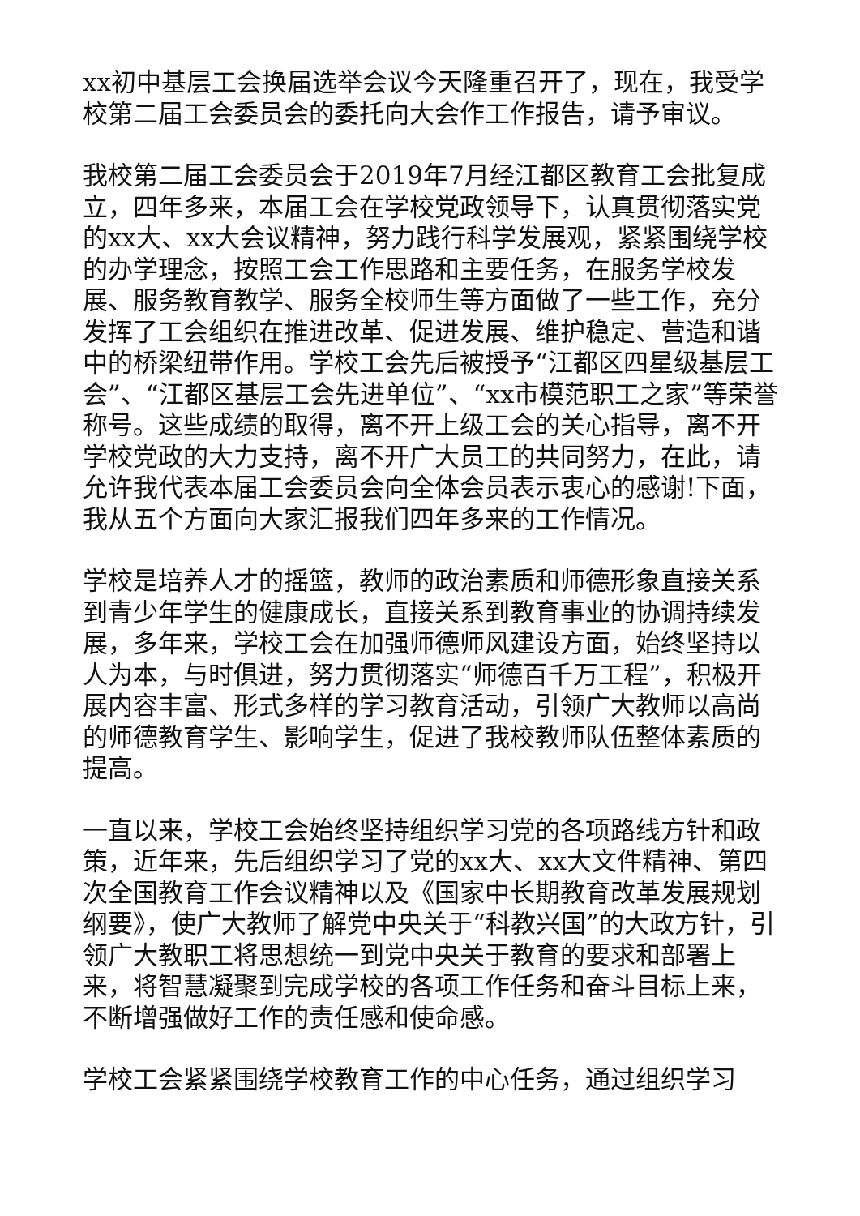xx初中基层工会换届选举会议今天隆重召开了，现在，我受学校第二届工会委员会的委托向大会作工作报告，请予审议。
我校第二届工会委员会于2019年7月经江都区教育工会批复成立，四年多来，本届工会在学校党政领导下，认真贯彻落实党的xx大、xx大会议精神，努力践行科学发展观，紧紧围绕学校的办学理念，按照工会工作思路和主要任务，在服务学校发展、服务教育教学、服务全校师生等方面做了一些工作，充分发挥了工会组织在推进改革、促进发展、维护稳定、营造和谐中的桥梁纽带作用。学校工会先后被授予“江都区四星级基层工会”、“江都区基层工会先进单位”、“xx市模范职工之家”等荣誉称号。这些成绩的取得，离不开上级工会的关心指导，离不开学校党政的大力支持，离不开广大员工的共同努力，在此，请允许我代表本届工会委员会向全体会员表示衷心的感谢!下面，我从五个方面向大家汇报我们四年多来的工作情况。
学校是培养人才的摇篮，教师的政治素质和师德形象直接关系到青少年学生的健康成长，直接关系到教育事业的协调持续发展，多年来，学校工会在加强师德师风建设方面，始终坚持以人为本，与时俱进，努力贯彻落实“师德百千万工程”，积极开展内容丰富、形式多样的学习教育活动，引领广大教师以高尚的师德教育学生、影响学生，促进了我校教师队伍整体素质的提高。
一直以来，学校工会始终坚持组织学习党的各项路线方针和政策，近年来，先后组织学习了党的xx大、xx大文件精神、第四次全国教育工作会议精神以及《国家中长期教育改革发展规划纲要》，使广大教师了解党中央关于“科教兴国”的大政方针，引领广大教职工将思想统一到党中央关于教育的要求和部署上来，将智慧凝聚到完成学校的各项工作任务和奋斗目标上来，不断增强做好工作的责任感和使命感。
学校工会紧紧围绕学校教育工作的中心任务，通过组织学习